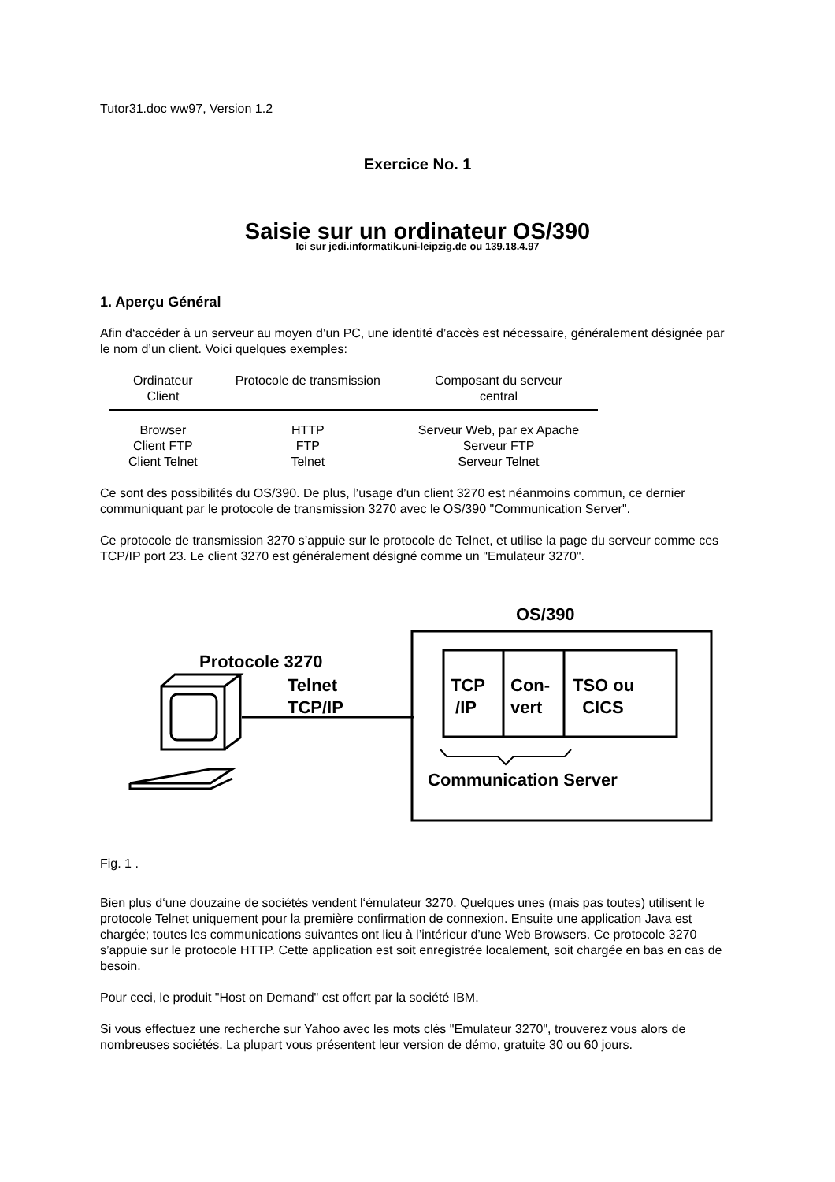Tutor31.doc ww97, Version 1.2
Exercice No. 1
Saisie sur un ordinateur OS/390
Ici sur jedi.informatik.uni-leipzig.de ou 139.18.4.97
1. Aperçu Général
Afin d‘accéder à un serveur au moyen d’un PC, une identité d’accès est nécessaire, généralement désignée par le nom d’un client. Voici quelques exemples:
| Ordinateur Client | Protocole de transmission | Composant du serveur central |
| --- | --- | --- |
| Browser | HTTP | Serveur Web, par ex Apache |
| Client FTP | FTP | Serveur FTP |
| Client Telnet | Telnet | Serveur Telnet |
Ce sont des possibilités du OS/390. De plus, l’usage d’un client 3270 est néanmoins commun, ce dernier communiquant par le protocole de transmission 3270 avec le OS/390 "Communication Server".
Ce protocole de transmission 3270 s’appuie sur le protocole de Telnet, et utilise la page du serveur comme ces TCP/IP port 23. Le client 3270 est généralement désigné comme un "Emulateur 3270".
OS/390
Protocole 3270
Telnet
TCP/IP
TCP
/IP
Con-
vert
TSO ou
CICS
Communication Server
Fig. 1 .
Bien plus d‘une douzaine de sociétés vendent l‘émulateur 3270. Quelques unes (mais pas toutes) utilisent le protocole Telnet uniquement pour la première confirmation de connexion. Ensuite une application Java est chargée; toutes les communications suivantes ont lieu à l’intérieur d’une Web Browsers. Ce protocole 3270 s’appuie sur le protocole HTTP. Cette application est soit enregistrée localement, soit chargée en bas en cas de besoin.
Pour ceci, le produit "Host on Demand" est offert par la société IBM.
Si vous effectuez une recherche sur Yahoo avec les mots clés "Emulateur 3270", trouverez vous alors de nombreuses sociétés. La plupart vous présentent leur version de démo, gratuite 30 ou 60 jours.